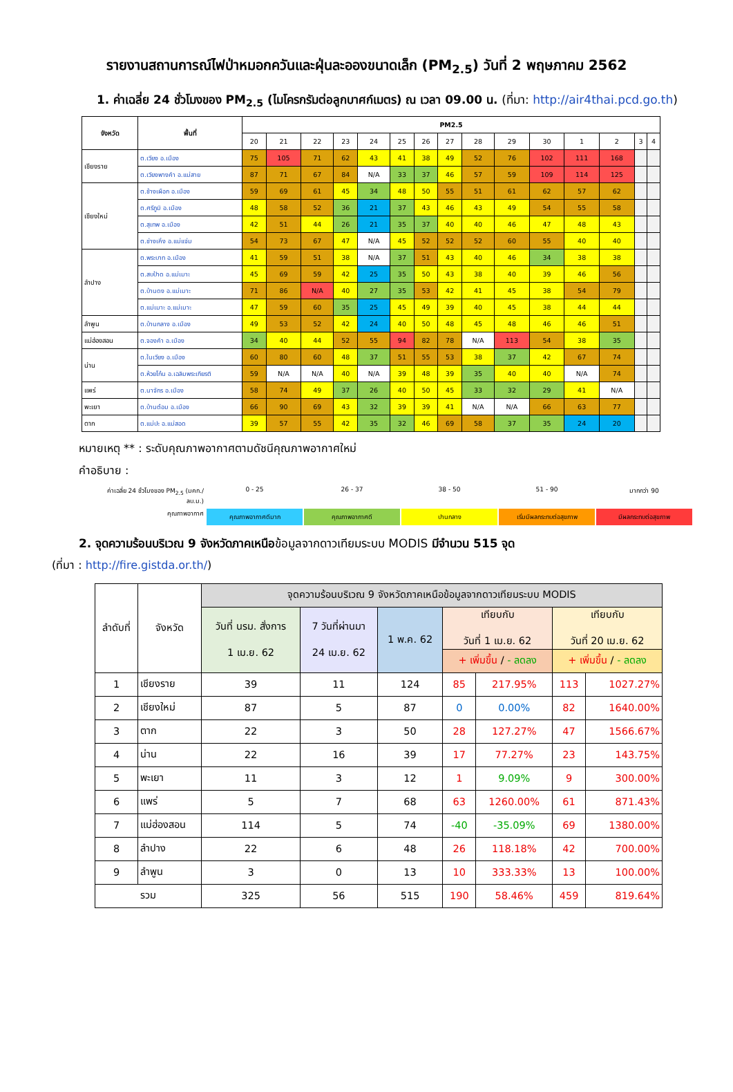รายงานสถานการณ์ไฟป่าหมอกควันและฝุ่นละอองขนาดเล็ก (PM<sub>2.5</sub>) วันที่ 2 พฤษภาคม 2562
1. ค่าเฉลี่ย 24 ชั่วโมงของ PM<sub>2.5</sub> (ไมโครกรัมต่อลูกบาศก์เมตร) ณ เวลา 09.00 น. (ที่มา: http://air4thai.pcd.go.th)
| จังหวัด | พื้นที่ | PM2.5 | | | | | | | | | | | | | | |
| --- | --- | --- | --- | --- | --- | --- | --- | --- | --- | --- | --- | --- | --- | --- | --- | --- |
| | | 20 | 21 | 22 | 23 | 24 | 25 | 26 | 27 | 28 | 29 | 30 | 1 | 2 | 3 | 4 |
| เชียงราย | ต.เวียง อ.เมือง | 75 | 105 | 71 | 62 | 43 | 41 | 38 | 49 | 52 | 76 | 102 | 111 | 168 | | |
| | ต.เวียงพางคำ อ.แม่สาย | 87 | 71 | 67 | 84 | N/A | 33 | 37 | 46 | 57 | 59 | 109 | 114 | 125 | | |
| เชียงใหม่ | ต.ช้างเผือก อ.เมือง | 59 | 69 | 61 | 45 | 34 | 48 | 50 | 55 | 51 | 61 | 62 | 57 | 62 | | |
| | ต.ศรีภูมิ อ.เมือง | 48 | 58 | 52 | 36 | 21 | 37 | 43 | 46 | 43 | 49 | 54 | 55 | 58 | | |
| | ต.สุเทพ อ.เมือง | 42 | 51 | 44 | 26 | 21 | 35 | 37 | 40 | 40 | 46 | 47 | 48 | 43 | | |
| | ต.ช่างเคิ่ง อ.แม่แจ่ม | 54 | 73 | 67 | 47 | N/A | 45 | 52 | 52 | 52 | 60 | 55 | 40 | 40 | | |
| ลำปาง | ต.พระบาท อ.เมือง | 41 | 59 | 51 | 38 | N/A | 37 | 51 | 43 | 40 | 46 | 34 | 38 | 38 | | |
| | ต.สบป้าด อ.แม่เมาะ | 45 | 69 | 59 | 42 | 25 | 35 | 50 | 43 | 38 | 40 | 39 | 46 | 56 | | |
| | ต.บ้านดง อ.แม่เมาะ | 71 | 86 | N/A | 40 | 27 | 35 | 53 | 42 | 41 | 45 | 38 | 54 | 79 | | |
| | ต.แม่เมาะ อ.แม่เมาะ | 47 | 59 | 60 | 35 | 25 | 45 | 49 | 39 | 40 | 45 | 38 | 44 | 44 | | |
| ลำพูน | ต.บ้านกลาง อ.เมือง | 49 | 53 | 52 | 42 | 24 | 40 | 50 | 48 | 45 | 48 | 46 | 46 | 51 | | |
| แม่ฮ่องสอน | ต.จองคำ อ.เมือง | 34 | 40 | 44 | 52 | 55 | 94 | 82 | 78 | N/A | 113 | 54 | 38 | 35 | | |
| น่าน | ต.ในเวียง อ.เมือง | 60 | 80 | 60 | 48 | 37 | 51 | 55 | 53 | 38 | 37 | 42 | 67 | 74 | | |
| | ต.ห้วยโก๋น อ.เฉลิมพระเกียรติ | 59 | N/A | N/A | 40 | N/A | 39 | 48 | 39 | 35 | 40 | 40 | N/A | 74 | | |
| แพร่ | ต.นาจักร อ.เมือง | 58 | 74 | 49 | 37 | 26 | 40 | 50 | 45 | 33 | 32 | 29 | 41 | N/A | | |
| พะเยา | ต.บ้านต๋อม อ.เมือง | 66 | 90 | 69 | 43 | 32 | 39 | 39 | 41 | N/A | N/A | 66 | 63 | 77 | | |
| ตาก | ต.แม่ปะ อ.แม่สอด | 39 | 57 | 55 | 42 | 35 | 32 | 46 | 69 | 58 | 37 | 35 | 24 | 20 | | |
หมายเหตุ ** : ระดับคุณภาพอากาศตามดัชนีคุณภาพอากาศใหม่
คำอธิบาย :
ค่าเฉลี่ย 24 ชั่วโมงของ PM<sub>2.5</sub> (มคก./ลบ.ม.)
0 - 25 26 - 37 38 - 50 51 - 90 มากกว่า 90
คุณภาพอากาศ
คุณภาพอากาศดีมาก คุณภาพอากาศดี ปานกลาง เริ่มมีผลกระทบต่อสุขภาพ มีผลกระทบต่อสุขภาพ
2. จุดความร้อนบริเวณ 9 จังหวัดภาคเหนือข้อมูลจากดาวเทียมระบบ MODIS มีจำนวน 515 จุด
(ที่มา : http://fire.gistda.or.th/)
| ลำดับที่ | จังหวัด | จุดความร้อนบริเวณ 9 จังหวัดภาคเหนือข้อมูลจากดาวเทียมระบบ MODIS | | | | | | |
| --- | --- | --- | --- | --- | --- | --- | --- | --- |
| | | วันที่ นรม. สั่งการ 1 เม.ย. 62 | 7 วันที่ผ่านมา 24 เม.ย. 62 | 1 พ.ค. 62 | เทียบกับ วันที่ 1 เม.ย. 62 | | เทียบกับ วันที่ 20 เม.ย. 62 | |
| | | | | | + เพิ่มขึ้น / - ลดลง | | + เพิ่มขึ้น / - ลดลง | |
| 1 | เชียงราย | 39 | 11 | 124 | 85 | 217.95% | 113 | 1027.27% |
| 2 | เชียงใหม่ | 87 | 5 | 87 | 0 | 0.00% | 82 | 1640.00% |
| 3 | ตาก | 22 | 3 | 50 | 28 | 127.27% | 47 | 1566.67% |
| 4 | น่าน | 22 | 16 | 39 | 17 | 77.27% | 23 | 143.75% |
| 5 | พะเยา | 11 | 3 | 12 | 1 | 9.09% | 9 | 300.00% |
| 6 | แพร่ | 5 | 7 | 68 | 63 | 1260.00% | 61 | 871.43% |
| 7 | แม่ฮ่องสอน | 114 | 5 | 74 | -40 | -35.09% | 69 | 1380.00% |
| 8 | ลำปาง | 22 | 6 | 48 | 26 | 118.18% | 42 | 700.00% |
| 9 | ลำพูน | 3 | 0 | 13 | 10 | 333.33% | 13 | 100.00% |
| รวม | | 325 | 56 | 515 | 190 | 58.46% | 459 | 819.64% |